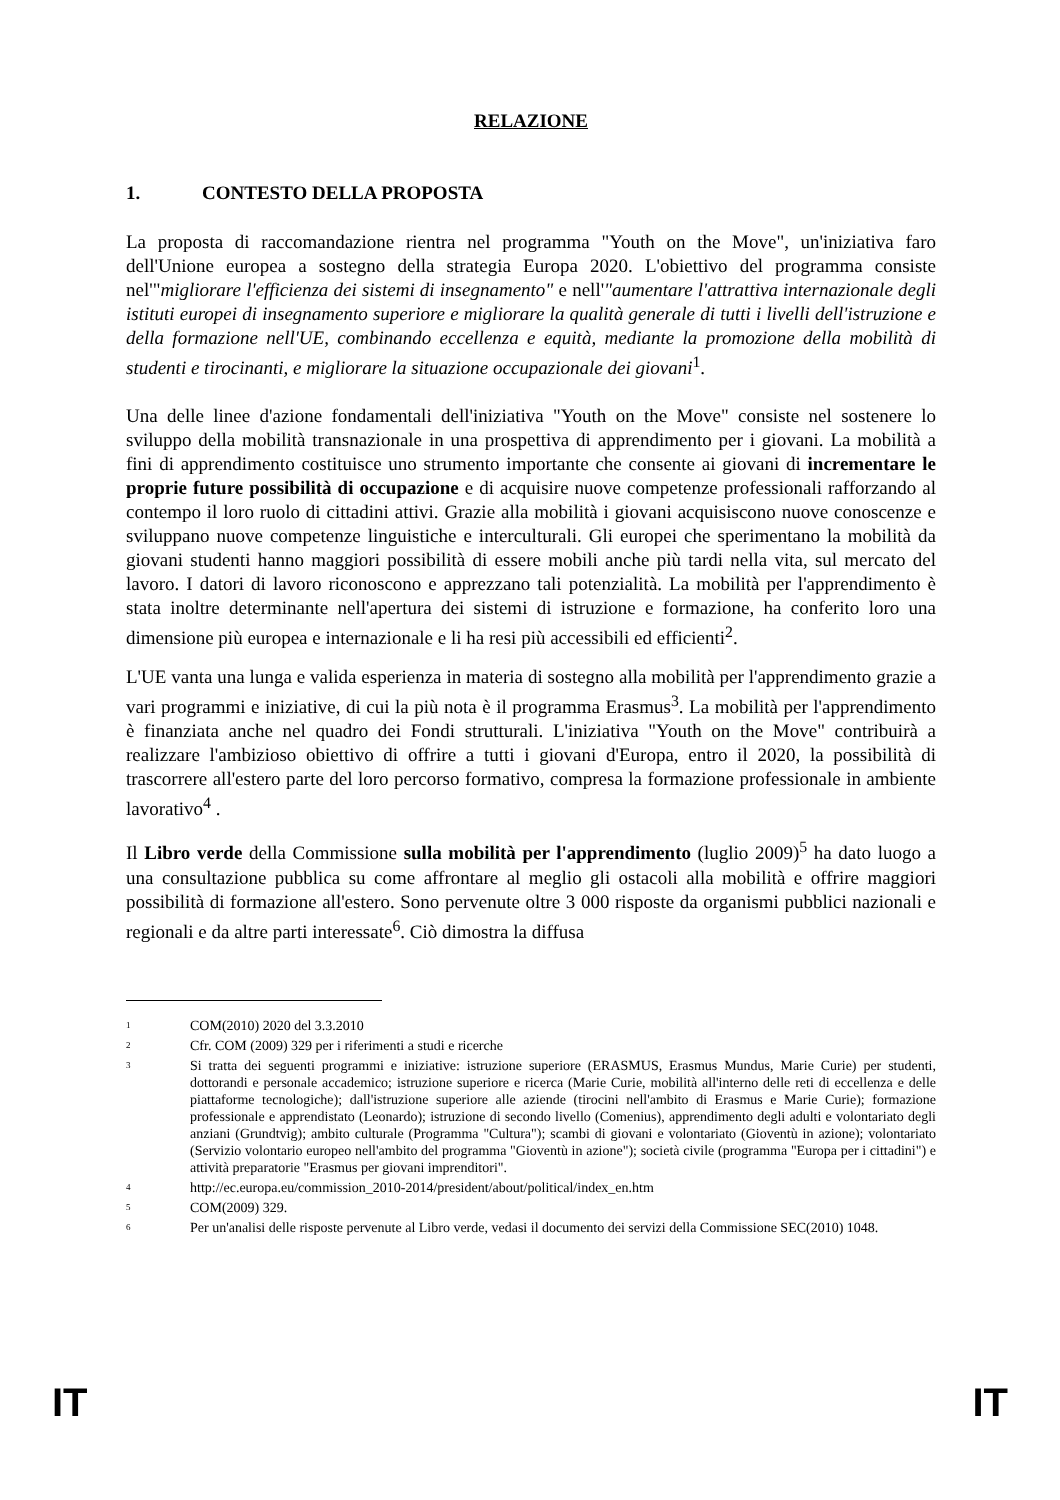RELAZIONE
1. CONTESTO DELLA PROPOSTA
La proposta di raccomandazione rientra nel programma "Youth on the Move", un'iniziativa faro dell'Unione europea a sostegno della strategia Europa 2020. L'obiettivo del programma consiste nel'"migliorare l'efficienza dei sistemi di insegnamento" e nell'"aumentare l'attrattiva internazionale degli istituti europei di insegnamento superiore e migliorare la qualità generale di tutti i livelli dell'istruzione e della formazione nell'UE, combinando eccellenza e equità, mediante la promozione della mobilità di studenti e tirocinanti, e migliorare la situazione occupazionale dei giovani<sup>1</sup>.
Una delle linee d'azione fondamentali dell'iniziativa "Youth on the Move" consiste nel sostenere lo sviluppo della mobilità transnazionale in una prospettiva di apprendimento per i giovani. La mobilità a fini di apprendimento costituisce uno strumento importante che consente ai giovani di incrementare le proprie future possibilità di occupazione e di acquisire nuove competenze professionali rafforzando al contempo il loro ruolo di cittadini attivi. Grazie alla mobilità i giovani acquisiscono nuove conoscenze e sviluppano nuove competenze linguistiche e interculturali. Gli europei che sperimentano la mobilità da giovani studenti hanno maggiori possibilità di essere mobili anche più tardi nella vita, sul mercato del lavoro. I datori di lavoro riconoscono e apprezzano tali potenzialità. La mobilità per l'apprendimento è stata inoltre determinante nell'apertura dei sistemi di istruzione e formazione, ha conferito loro una dimensione più europea e internazionale e li ha resi più accessibili ed efficienti<sup>2</sup>.
L'UE vanta una lunga e valida esperienza in materia di sostegno alla mobilità per l'apprendimento grazie a vari programmi e iniziative, di cui la più nota è il programma Erasmus<sup>3</sup>. La mobilità per l'apprendimento è finanziata anche nel quadro dei Fondi strutturali. L'iniziativa "Youth on the Move" contribuirà a realizzare l'ambizioso obiettivo di offrire a tutti i giovani d'Europa, entro il 2020, la possibilità di trascorrere all'estero parte del loro percorso formativo, compresa la formazione professionale in ambiente lavorativo<sup>4</sup> .
Il Libro verde della Commissione sulla mobilità per l'apprendimento (luglio 2009)<sup>5</sup> ha dato luogo a una consultazione pubblica su come affrontare al meglio gli ostacoli alla mobilità e offrire maggiori possibilità di formazione all'estero. Sono pervenute oltre 3 000 risposte da organismi pubblici nazionali e regionali e da altre parti interessate<sup>6</sup>. Ciò dimostra la diffusa
1 COM(2010) 2020 del 3.3.2010
2 Cfr. COM (2009) 329 per i riferimenti a studi e ricerche
3 Si tratta dei seguenti programmi e iniziative: istruzione superiore (ERASMUS, Erasmus Mundus, Marie Curie) per studenti, dottorandi e personale accademico; istruzione superiore e ricerca (Marie Curie, mobilità all'interno delle reti di eccellenza e delle piattaforme tecnologiche); dall'istruzione superiore alle aziende (tirocini nell'ambito di Erasmus e Marie Curie); formazione professionale e apprendistato (Leonardo); istruzione di secondo livello (Comenius), apprendimento degli adulti e volontariato degli anziani (Grundtvig); ambito culturale (Programma "Cultura"); scambi di giovani e volontariato (Gioventù in azione); volontariato (Servizio volontario europeo nell'ambito del programma "Gioventù in azione"); società civile (programma "Europa per i cittadini") e attività preparatorie "Erasmus per giovani imprenditori".
4 http://ec.europa.eu/commission_2010-2014/president/about/political/index_en.htm
5 COM(2009) 329.
6 Per un'analisi delle risposte pervenute al Libro verde, vedasi il documento dei servizi della Commissione SEC(2010) 1048.
IT IT